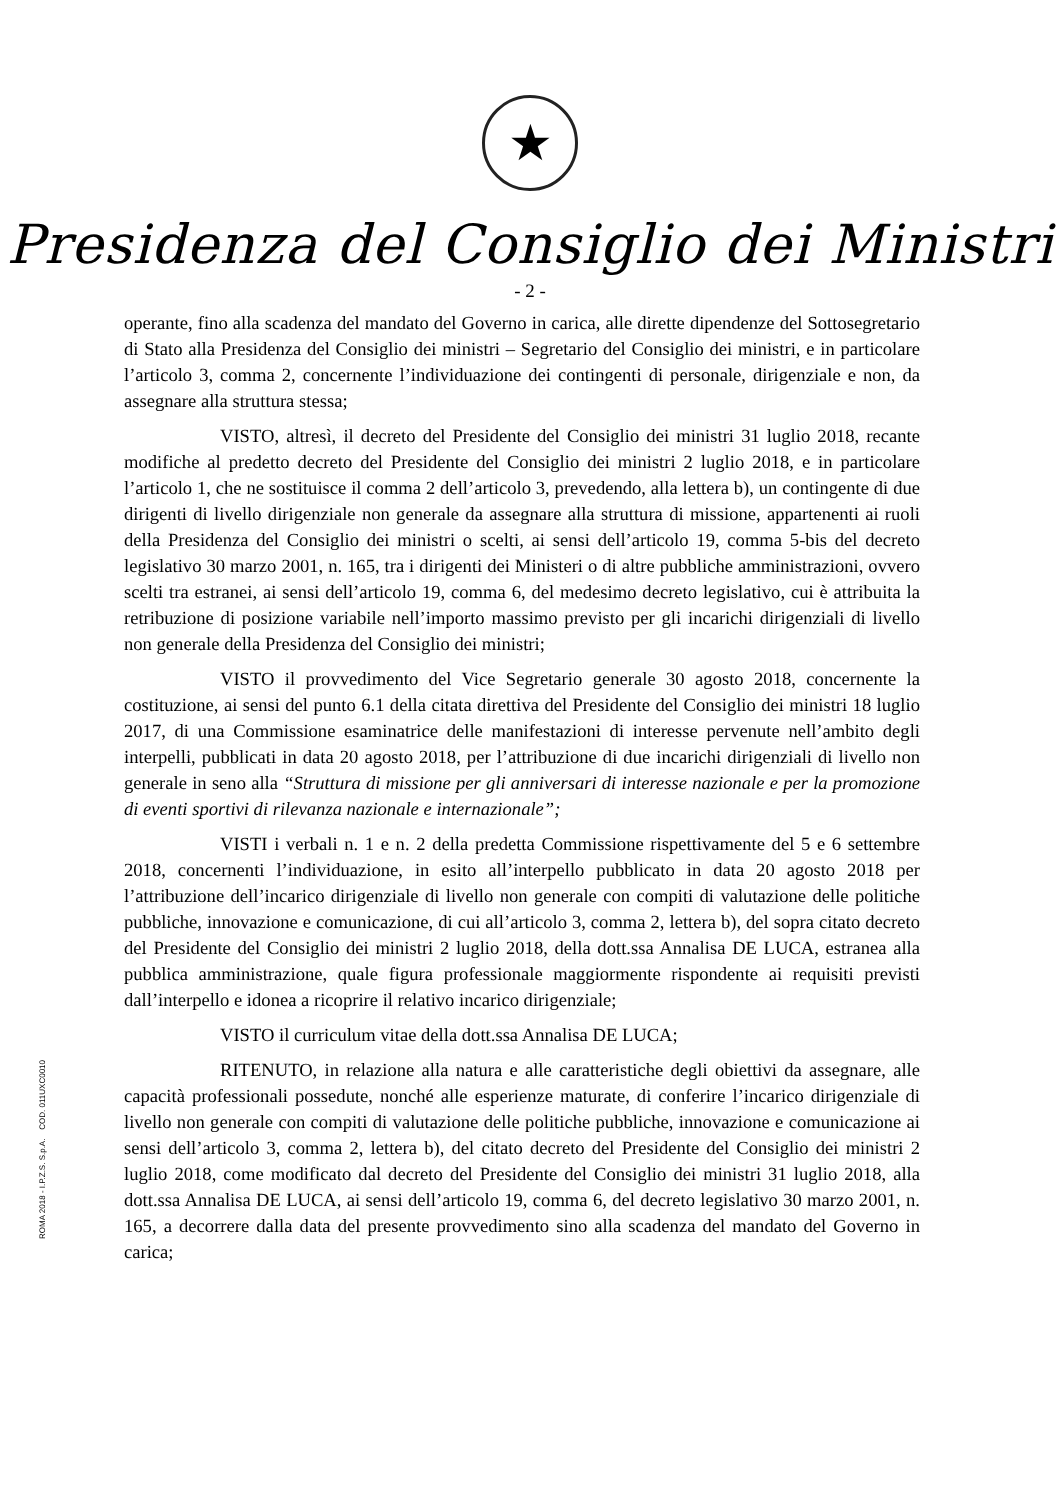★
Presidenza del Consiglio dei Ministri
- 2 -
operante, fino alla scadenza del mandato del Governo in carica, alle dirette dipendenze del Sottosegretario di Stato alla Presidenza del Consiglio dei ministri – Segretario del Consiglio dei ministri, e in particolare l’articolo 3, comma 2, concernente l’individuazione dei contingenti di personale, dirigenziale e non, da assegnare alla struttura stessa;
VISTO, altresì, il decreto del Presidente del Consiglio dei ministri 31 luglio 2018, recante modifiche al predetto decreto del Presidente del Consiglio dei ministri 2 luglio 2018, e in particolare l’articolo 1, che ne sostituisce il comma 2 dell’articolo 3, prevedendo, alla lettera b), un contingente di due dirigenti di livello dirigenziale non generale da assegnare alla struttura di missione, appartenenti ai ruoli della Presidenza del Consiglio dei ministri o scelti, ai sensi dell’articolo 19, comma 5-bis del decreto legislativo 30 marzo 2001, n. 165, tra i dirigenti dei Ministeri o di altre pubbliche amministrazioni, ovvero scelti tra estranei, ai sensi dell’articolo 19, comma 6, del medesimo decreto legislativo, cui è attribuita la retribuzione di posizione variabile nell’importo massimo previsto per gli incarichi dirigenziali di livello non generale della Presidenza del Consiglio dei ministri;
VISTO il provvedimento del Vice Segretario generale 30 agosto 2018, concernente la costituzione, ai sensi del punto 6.1 della citata direttiva del Presidente del Consiglio dei ministri 18 luglio 2017, di una Commissione esaminatrice delle manifestazioni di interesse pervenute nell’ambito degli interpelli, pubblicati in data 20 agosto 2018, per l’attribuzione di due incarichi dirigenziali di livello non generale in seno alla “Struttura di missione per gli anniversari di interesse nazionale e per la promozione di eventi sportivi di rilevanza nazionale e internazionale”;
VISTI i verbali n. 1 e n. 2 della predetta Commissione rispettivamente del 5 e 6 settembre 2018, concernenti l’individuazione, in esito all’interpello pubblicato in data 20 agosto 2018 per l’attribuzione dell’incarico dirigenziale di livello non generale con compiti di valutazione delle politiche pubbliche, innovazione e comunicazione, di cui all’articolo 3, comma 2, lettera b), del sopra citato decreto del Presidente del Consiglio dei ministri 2 luglio 2018, della dott.ssa Annalisa DE LUCA, estranea alla pubblica amministrazione, quale figura professionale maggiormente rispondente ai requisiti previsti dall’interpello e idonea a ricoprire il relativo incarico dirigenziale;
VISTO il curriculum vitae della dott.ssa Annalisa DE LUCA;
RITENUTO, in relazione alla natura e alle caratteristiche degli obiettivi da assegnare, alle capacità professionali possedute, nonché alle esperienze maturate, di conferire l’incarico dirigenziale di livello non generale con compiti di valutazione delle politiche pubbliche, innovazione e comunicazione ai sensi dell’articolo 3, comma 2, lettera b), del citato decreto del Presidente del Consiglio dei ministri 2 luglio 2018, come modificato dal decreto del Presidente del Consiglio dei ministri 31 luglio 2018, alla dott.ssa Annalisa DE LUCA, ai sensi dell’articolo 19, comma 6, del decreto legislativo 30 marzo 2001, n. 165, a decorrere dalla data del presente provvedimento sino alla scadenza del mandato del Governo in carica;
ROMA 2018 - I.P.Z.S. S.p.A. COD. 011UXC0010